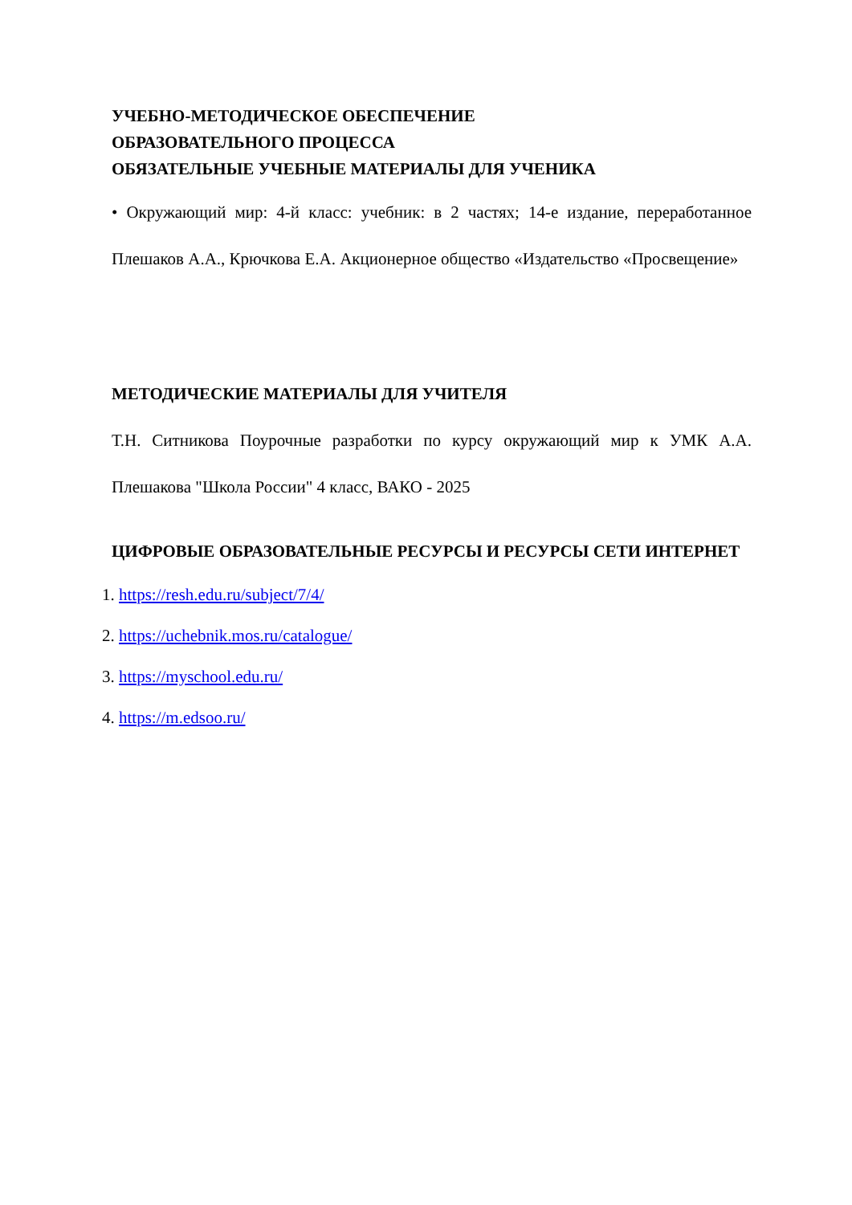УЧЕБНО-МЕТОДИЧЕСКОЕ ОБЕСПЕЧЕНИЕ
ОБРАЗОВАТЕЛЬНОГО ПРОЦЕССА
ОБЯЗАТЕЛЬНЫЕ УЧЕБНЫЕ МАТЕРИАЛЫ ДЛЯ УЧЕНИКА
• Окружающий мир: 4-й класс: учебник: в 2 частях; 14-е издание, переработанное Плешаков А.А., Крючкова Е.А. Акционерное общество «Издательство «Просвещение»
МЕТОДИЧЕСКИЕ МАТЕРИАЛЫ ДЛЯ УЧИТЕЛЯ
Т.Н. Ситникова Поурочные разработки по курсу окружающий мир к УМК А.А. Плешакова "Школа России" 4 класс, ВАКО - 2025
ЦИФРОВЫЕ ОБРАЗОВАТЕЛЬНЫЕ РЕСУРСЫ И РЕСУРСЫ СЕТИ ИНТЕРНЕТ
1. https://resh.edu.ru/subject/7/4/
2. https://uchebnik.mos.ru/catalogue/
3. https://myschool.edu.ru/
4. https://m.edsoo.ru/